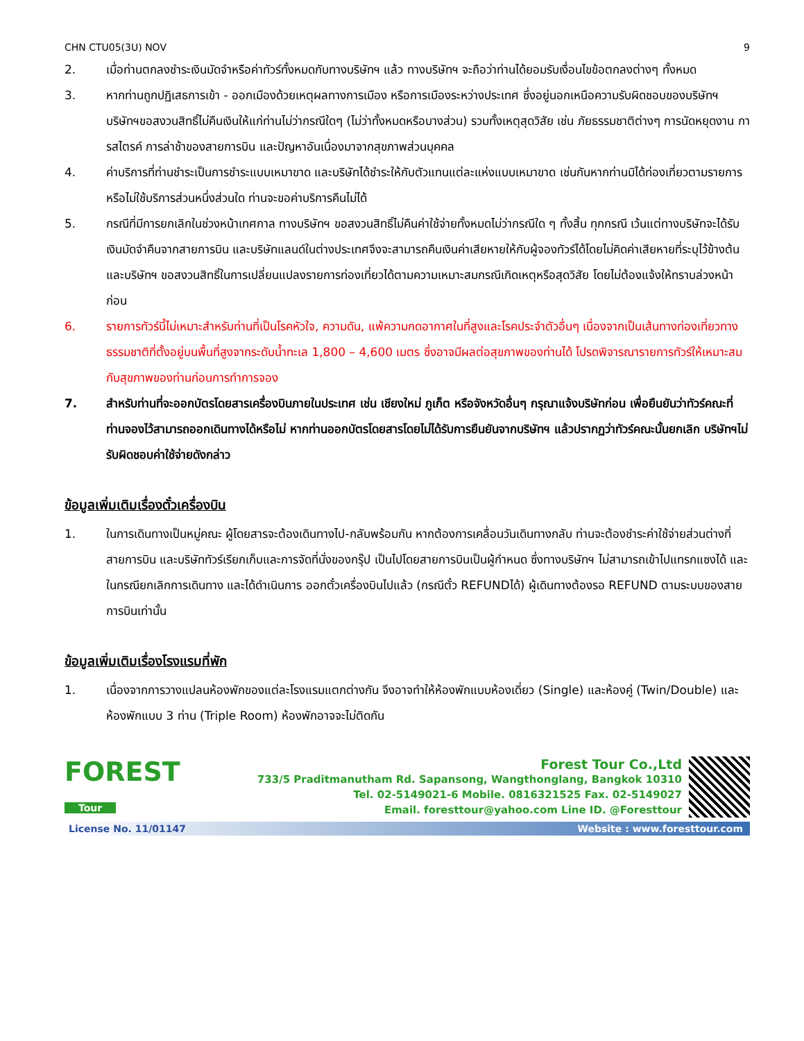CHN CTU05(3U) NOV 9
2. เมื่อท่านตกลงชำระเงินมัดจำหรือค่าทัวร์ทั้งหมดกับทางบริษัทฯ แล้ว ทางบริษัทฯ จะถือว่าท่านได้ยอมรับเงื่อนไขข้อตกลงต่างๆ ทั้งหมด
3. หากท่านถูกปฏิเสธการเข้า - ออกเมืองด้วยเหตุผลทางการเมือง หรือการเมืองระหว่างประเทศ ซึ่งอยู่นอกเหนือความรับผิดชอบของบริษัทฯ บริษัทฯขอสงวนสิทธิ์ไม่คืนเงินให้แก่ท่านไม่ว่ากรณีใดๆ (ไม่ว่าทั้งหมดหรือบางส่วน) รวมทั้งเหตุสุดวิสัย เช่น ภัยธรรมชาติต่างๆ การนัดหยุดงาน การสไตรค์ การล่าช้าของสายการบิน และปัญหาอันเนื่องมาจากสุขภาพส่วนบุคคล
4. ค่าบริการที่ท่านชำระเป็นการชำระแบบเหมาขาด และบริษัทได้ชำระให้กับตัวแทนแต่ละแห่งแบบเหมาขาด เช่นกันหากท่านมิได้ท่องเที่ยวตามรายการ หรือไม่ใช้บริการส่วนหนึ่งส่วนใด ท่านจะขอค่าบริการคืนไม่ได้
5. กรณีที่มีการยกเลิกในช่วงหน้าเทศกาล ทางบริษัทฯ ขอสงวนสิทธิ์ไม่คืนค่าใช้จ่ายทั้งหมดไม่ว่ากรณีใด ๆ ทั้งสิ้น ทุกกรณี เว้นแต่ทางบริษัทจะได้รับเงินมัดจำคืนจากสายการบิน และบริษัทแลนด์ในต่างประเทศจึงจะสามารถคืนเงินค่าเสียหายให้กับผู้จองทัวร์ได้โดยไม่คิดค่าเสียหายที่ระบุไว้ข้างต้น และบริษัทฯ ขอสงวนสิทธิ์ในการเปลี่ยนแปลงรายการท่องเที่ยวได้ตามความเหมาะสมกรณีเกิดเหตุหรือสุดวิสัย โดยไม่ต้องแจ้งให้ทราบล่วงหน้าก่อน
6. รายการทัวร์นี้ไม่เหมาะสำหรับท่านที่เป็นโรคหัวใจ, ความดัน, แพ้ความกดอากาศในที่สูงและโรคประจำตัวอื่นๆ เนื่องจากเป็นเส้นทางท่องเที่ยวทางธรรมชาติที่ตั้งอยู่บนพื้นที่สูงจากระดับน้ำทะเล 1,800 – 4,600 เมตร ซึ่งอาจมีผลต่อสุขภาพของท่านได้ โปรดพิจารณารายการทัวร์ให้เหมาะสมกับสุขภาพของท่านก่อนการทำการจอง
7. สำหรับท่านที่จะออกบัตรโดยสารเครื่องบินภายในประเทศ เช่น เชียงใหม่ ภูเก็ต หรือจังหวัดอื่นๆ กรุณาแจ้งบริษัทก่อน เพื่อยืนยันว่าทัวร์คณะที่ท่านจองไว้สามารถออกเดินทางได้หรือไม่ หากท่านออกบัตรโดยสารโดยไม่ได้รับการยืนยันจากบริษัทฯ แล้วปรากฏว่าทัวร์คณะนั้นยกเลิก บริษัทฯไม่รับผิดชอบค่าใช้จ่ายดังกล่าว
ข้อมูลเพิ่มเติมเรื่องตั๋วเครื่องบิน
1. ในการเดินทางเป็นหมู่คณะ ผู้โดยสารจะต้องเดินทางไป-กลับพร้อมกัน หากต้องการเคลื่อนวันเดินทางกลับ ท่านจะต้องชำระค่าใช้จ่ายส่วนต่างที่สายการบิน และบริษัททัวร์เรียกเก็บและการจัดที่นั่งของกรุ๊ป เป็นไปโดยสายการบินเป็นผู้กำหนด ซึ่งทางบริษัทฯ ไม่สามารถเข้าไปแทรกแซงได้ และในกรณียกเลิกการเดินทาง และได้ดำเนินการ ออกตั๋วเครื่องบินไปแล้ว (กรณีตั๋ว REFUNDได้) ผู้เดินทางต้องรอ REFUND ตามระบบของสายการบินเท่านั้น
ข้อมูลเพิ่มเติมเรื่องโรงแรมที่พัก
1. เนื่องจากการวางแปลนห้องพักของแต่ละโรงแรมแตกต่างกัน จึงอาจทำให้ห้องพักแบบห้องเดี่ยว (Single) และห้องคู่ (Twin/Double) และห้องพักแบบ 3 ท่าน (Triple Room) ห้องพักอาจจะไม่ติดกัน
FOREST
Tour
Forest Tour Co.,Ltd
733/5 Praditmanutham Rd. Sapansong, Wangthonglang, Bangkok 10310
Tel. 02-5149021-6 Mobile. 0816321525 Fax. 02-5149027
Email. foresttour@yahoo.com Line ID. @Foresttour
License No. 11/01147 Website : www.foresttour.com